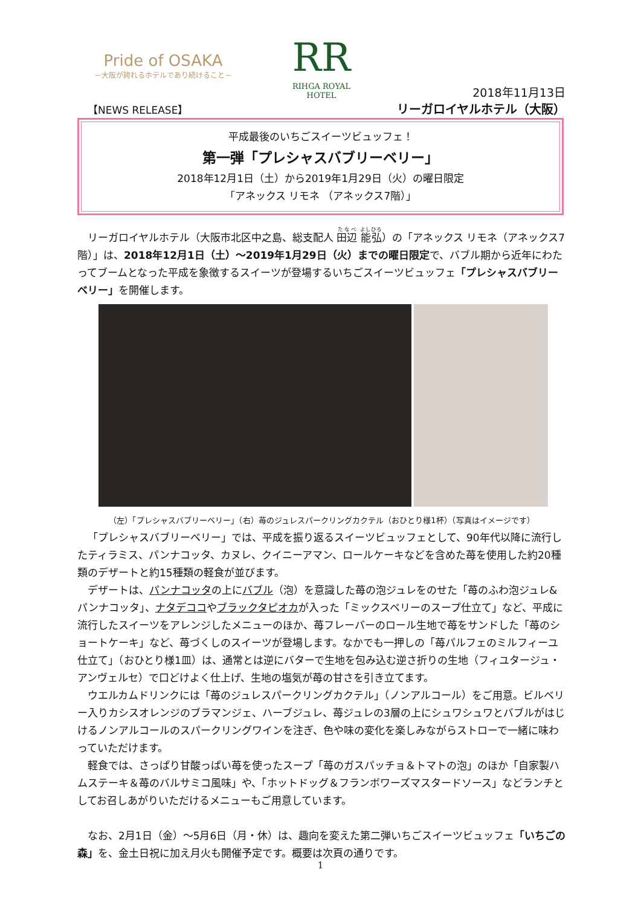Pride of OSAKA
－大阪が誇れるホテルであり続けること－
RR
RIHGA ROYAL HOTEL
【NEWS RELEASE】
2018年11月13日
リーガロイヤルホテル（大阪）
平成最後のいちごスイーツビュッフェ！
第一弾「プレシャスバブリーベリー」
2018年12月1日（土）から2019年1月29日（火）の曜日限定
「アネックス リモネ （アネックス7階）」
リーガロイヤルホテル（大阪市北区中之島、総支配人 田辺 能弘）の「アネックス リモネ（アネックス7階）」は、2018年12月1日（土）～2019年1月29日（火）までの曜日限定で、バブル期から近年にわたってブームとなった平成を象徴するスイーツが登場するいちごスイーツビュッフェ「プレシャスバブリーベリー」を開催します。
（左）「プレシャスバブリーベリー」（右）苺のジュレスパークリングカクテル（おひとり様1杯）（写真はイメージです）
「プレシャスバブリーベリー」では、平成を振り返るスイーツビュッフェとして、90年代以降に流行したティラミス、パンナコッタ、カヌレ、クイニーアマン、ロールケーキなどを含めた苺を使用した約20種類のデザートと約15種類の軽食が並びます。
デザートは、パンナコッタの上にバブル（泡）を意識した苺の泡ジュレをのせた「苺のふわ泡ジュレ&パンナコッタ」、ナタデココやブラックタピオカが入った「ミックスベリーのスープ仕立て」など、平成に流行したスイーツをアレンジしたメニューのほか、苺フレーバーのロール生地で苺をサンドした「苺のショートケーキ」など、苺づくしのスイーツが登場します。なかでも一押しの「苺パルフェのミルフィーユ仕立て」（おひとり様1皿）は、通常とは逆にバターで生地を包み込む逆さ折りの生地（フィユタージュ・アンヴェルセ）で口どけよく仕上げ、生地の塩気が苺の甘さを引き立てます。
ウエルカムドリンクには「苺のジュレスパークリングカクテル」（ノンアルコール）をご用意。ビルベリー入りカシスオレンジのブラマンジェ、ハーブジュレ、苺ジュレの3層の上にシュワシュワとバブルがはじけるノンアルコールのスパークリングワインを注ぎ、色や味の変化を楽しみながらストローで一緒に味わっていただけます。
軽食では、さっぱり甘酸っぱい苺を使ったスープ「苺のガスパッチョ＆トマトの泡」のほか「自家製ハムステーキ＆苺のバルサミコ風味」や、「ホットドッグ＆フランボワーズマスタードソース」などランチとしてお召しあがりいただけるメニューもご用意しています。
なお、2月1日（金）～5月6日（月・休）は、趣向を変えた第二弾いちごスイーツビュッフェ「いちごの森」を、金土日祝に加え月火も開催予定です。概要は次頁の通りです。
1